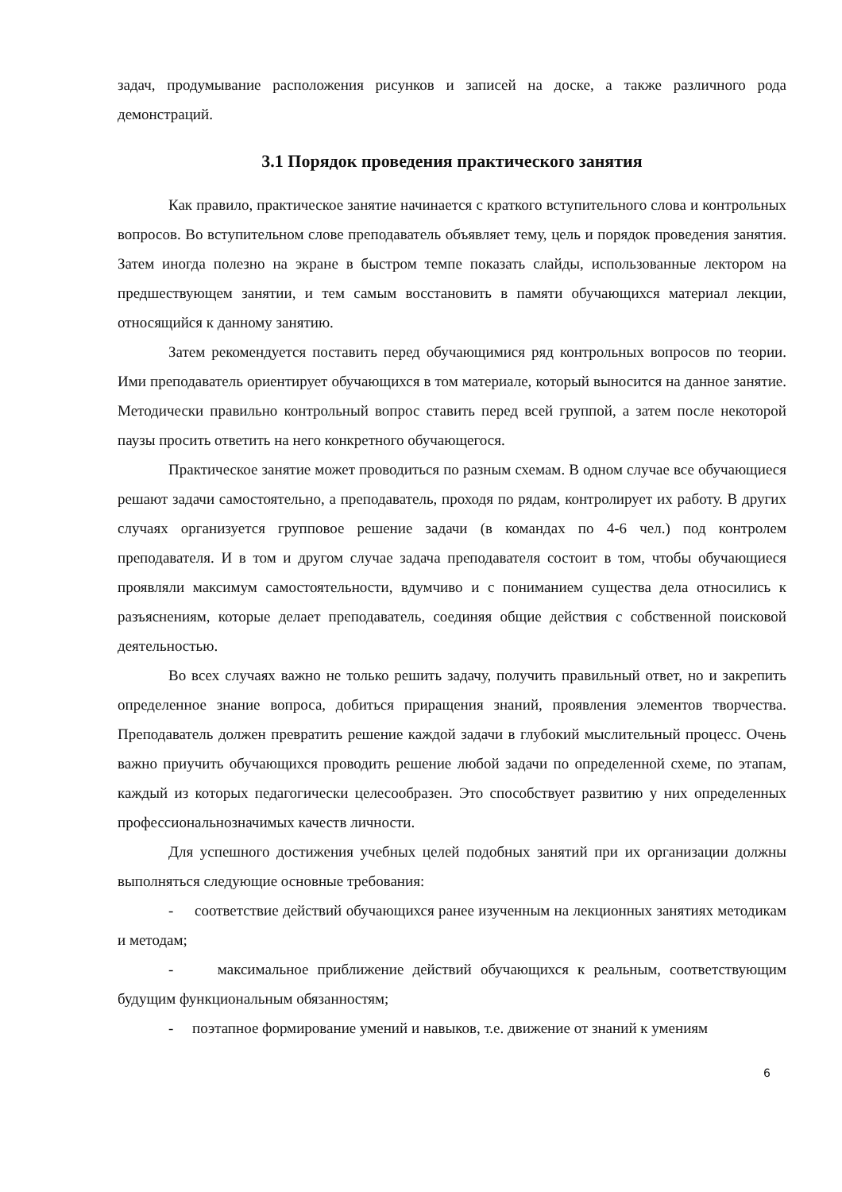задач, продумывание расположения рисунков и записей на доске, а также различного рода демонстраций.
3.1 Порядок проведения практического занятия
Как правило, практическое занятие начинается с краткого вступительного слова и контрольных вопросов. Во вступительном слове преподаватель объявляет тему, цель и порядок проведения занятия. Затем иногда полезно на экране в быстром темпе показать слайды, использованные лектором на предшествующем занятии, и тем самым восстановить в памяти обучающихся материал лекции, относящийся к данному занятию.
Затем рекомендуется поставить перед обучающимися ряд контрольных вопросов по теории. Ими преподаватель ориентирует обучающихся в том материале, который выносится на данное занятие. Методически правильно контрольный вопрос ставить перед всей группой, а затем после некоторой паузы просить ответить на него конкретного обучающегося.
Практическое занятие может проводиться по разным схемам. В одном случае все обучающиеся решают задачи самостоятельно, а преподаватель, проходя по рядам, контролирует их работу. В других случаях организуется групповое решение задачи (в командах по 4-6 чел.) под контролем преподавателя. И в том и другом случае задача преподавателя состоит в том, чтобы обучающиеся проявляли максимум самостоятельности, вдумчиво и с пониманием существа дела относились к разъяснениям, которые делает преподаватель, соединяя общие действия с собственной поисковой деятельностью.
Во всех случаях важно не только решить задачу, получить правильный ответ, но и закрепить определенное знание вопроса, добиться приращения знаний, проявления элементов творчества. Преподаватель должен превратить решение каждой задачи в глубокий мыслительный процесс. Очень важно приучить обучающихся проводить решение любой задачи по определенной схеме, по этапам, каждый из которых педагогически целесообразен. Это способствует развитию у них определенных профессиональнозначимых качеств личности.
Для успешного достижения учебных целей подобных занятий при их организации должны выполняться следующие основные требования:
- соответствие действий обучающихся ранее изученным на лекционных занятиях методикам и методам;
- максимальное приближение действий обучающихся к реальным, соответствующим будущим функциональным обязанностям;
- поэтапное формирование умений и навыков, т.е. движение от знаний к умениям
6